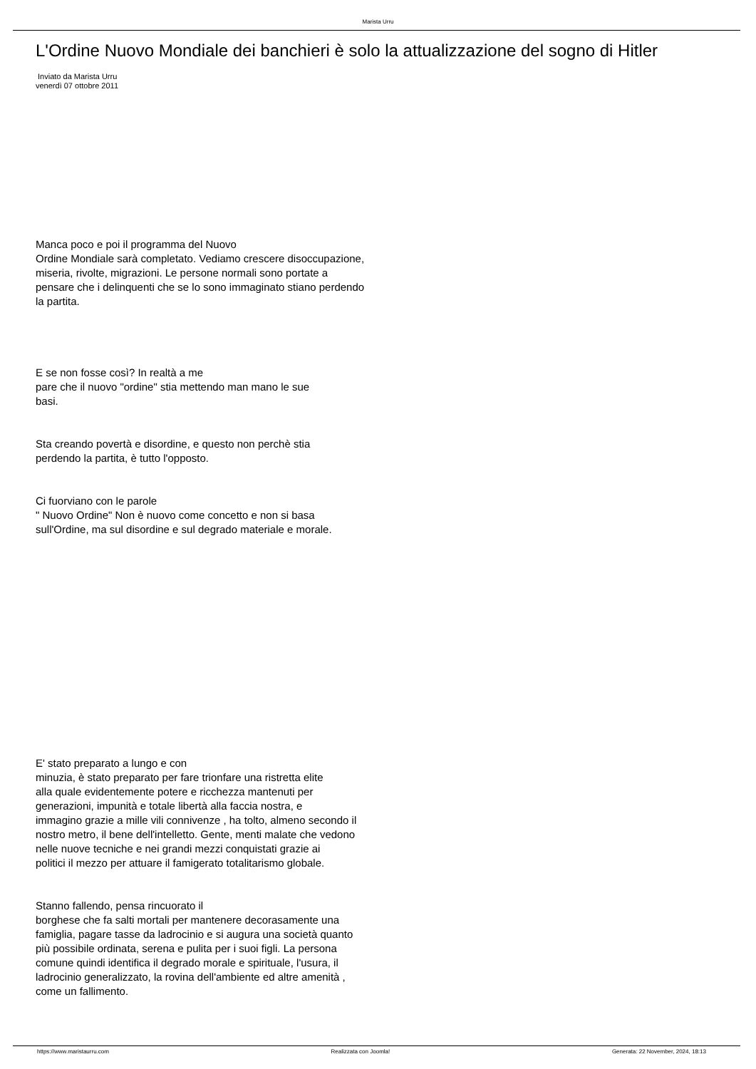Marista Urru
L'Ordine Nuovo Mondiale dei banchieri è solo la attualizzazione del sogno di Hitler
Inviato da Marista Urru
venerdì 07 ottobre 2011
Manca poco e poi il programma del Nuovo
Ordine Mondiale sarà completato. Vediamo crescere disoccupazione,
miseria, rivolte, migrazioni. Le persone normali sono portate a
pensare che i delinquenti che se lo sono immaginato stiano perdendo
la partita.
E se non fosse così? In realtà a me
pare che il nuovo "ordine" stia mettendo man mano le sue
basi.
Sta creando povertà e disordine, e questo non perchè stia
perdendo la partita, è tutto l'opposto.
Ci fuorviano con le parole
" Nuovo Ordine" Non è nuovo come concetto e non si basa
sull'Ordine, ma sul disordine e sul degrado materiale e morale.
E' stato preparato a lungo e con
minuzia, è stato preparato per fare trionfare una ristretta elite
alla quale evidentemente potere e ricchezza mantenuti per
generazioni, impunità e totale libertà alla faccia nostra, e
immagino grazie a mille vili connivenze , ha tolto, almeno secondo il
nostro metro, il bene dell'intelletto. Gente, menti malate che vedono
nelle nuove tecniche e nei grandi mezzi conquistati grazie ai
politici il mezzo per attuare il famigerato totalitarismo globale.
Stanno fallendo, pensa rincuorato il
borghese che fa salti mortali per mantenere decorasamente una
famiglia, pagare tasse da ladrocinio e si augura una società quanto
più possibile ordinata, serena e pulita per i suoi figli. La persona
comune quindi identifica il degrado morale e spirituale, l'usura, il
ladrocinio generalizzato, la rovina dell'ambiente ed altre amenità ,
come un fallimento.
https://www.maristaurru.com Realizzata con Joomla! Generata: 22 November, 2024, 18:13